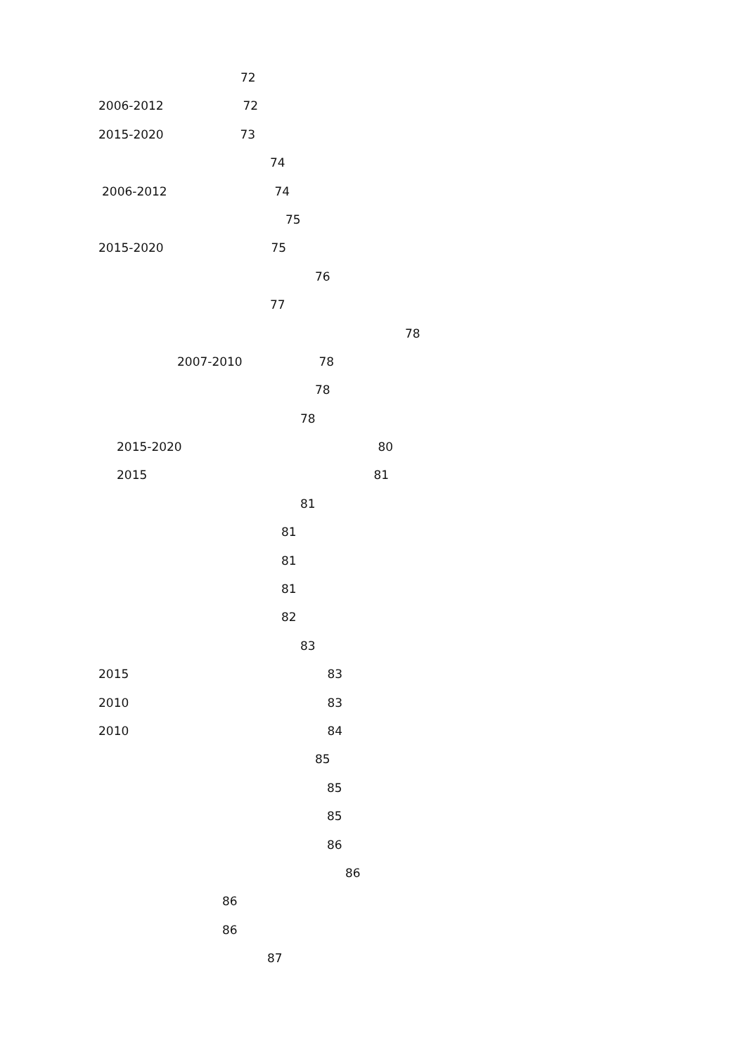72
2006-2012 72
2015-2020 73
74
2006-2012 74
75
2015-2020 75
76
77
78
2007-2010 78
78
78
2015-2020 80
2015 81
81
81
81
81
82
83
2015 83
2010 83
2010 84
85
85
85
86
86
86
86
87